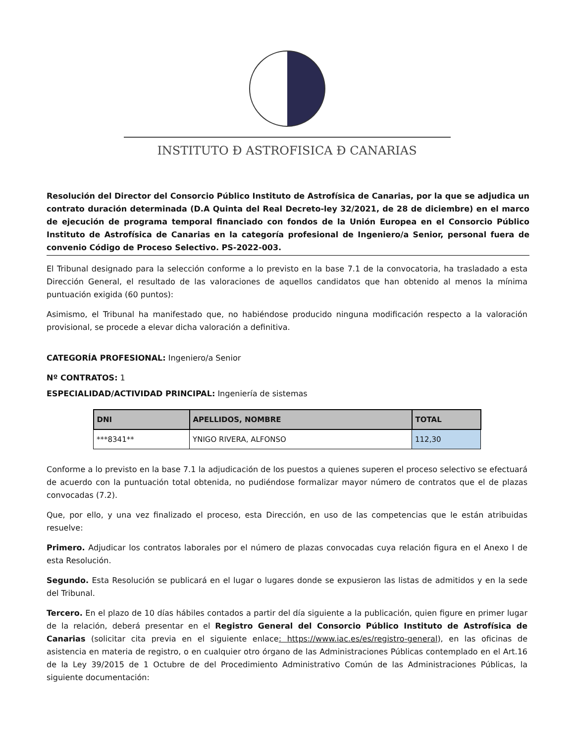INSTITUTO Ð ASTROFISICA Ð CANARIAS
Resolución del Director del Consorcio Público Instituto de Astrofísica de Canarias, por la que se adjudica un contrato duración determinada (D.A Quinta del Real Decreto-ley 32/2021, de 28 de diciembre) en el marco de ejecución de programa temporal financiado con fondos de la Unión Europea en el Consorcio Público Instituto de Astrofísica de Canarias en la categoría profesional de Ingeniero/a Senior, personal fuera de convenio Código de Proceso Selectivo. PS-2022-003.
El Tribunal designado para la selección conforme a lo previsto en la base 7.1 de la convocatoria, ha trasladado a esta Dirección General, el resultado de las valoraciones de aquellos candidatos que han obtenido al menos la mínima puntuación exigida (60 puntos):
Asimismo, el Tribunal ha manifestado que, no habiéndose producido ninguna modificación respecto a la valoración provisional, se procede a elevar dicha valoración a definitiva.
CATEGORÍA PROFESIONAL: Ingeniero/a Senior
Nº CONTRATOS: 1
ESPECIALIDAD/ACTIVIDAD PRINCIPAL: Ingeniería de sistemas
| DNI | APELLIDOS, NOMBRE | TOTAL |
| --- | --- | --- |
| ***8341** | YNIGO RIVERA, ALFONSO | 112,30 |
Conforme a lo previsto en la base 7.1 la adjudicación de los puestos a quienes superen el proceso selectivo se efectuará de acuerdo con la puntuación total obtenida, no pudiéndose formalizar mayor número de contratos que el de plazas convocadas (7.2).
Que, por ello, y una vez finalizado el proceso, esta Dirección, en uso de las competencias que le están atribuidas resuelve:
Primero. Adjudicar los contratos laborales por el número de plazas convocadas cuya relación figura en el Anexo I de esta Resolución.
Segundo. Esta Resolución se publicará en el lugar o lugares donde se expusieron las listas de admitidos y en la sede del Tribunal.
Tercero. En el plazo de 10 días hábiles contados a partir del día siguiente a la publicación, quien figure en primer lugar de la relación, deberá presentar en el Registro General del Consorcio Público Instituto de Astrofísica de Canarias (solicitar cita previa en el siguiente enlace: https://www.iac.es/es/registro-general), en las oficinas de asistencia en materia de registro, o en cualquier otro órgano de las Administraciones Públicas contemplado en el Art.16 de la Ley 39/2015 de 1 Octubre de del Procedimiento Administrativo Común de las Administraciones Públicas, la siguiente documentación: